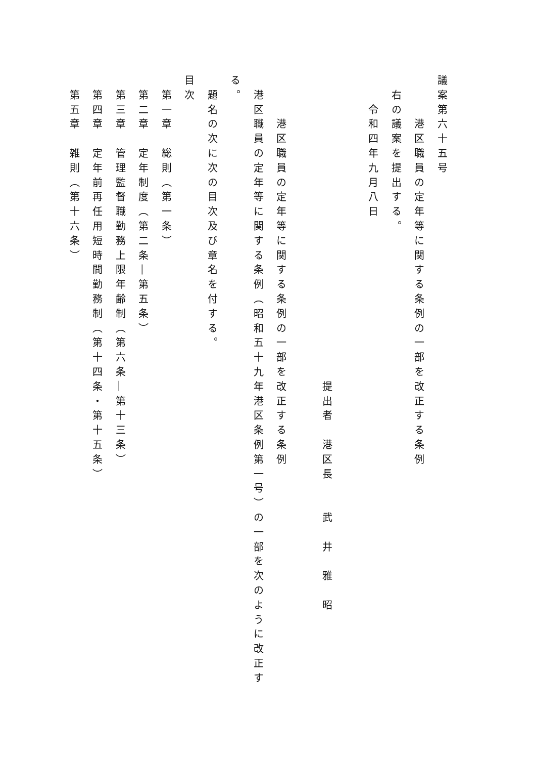議案第六十五号
　　　港区職員の定年等に関する条例の一部を改正する条例
　右の議案を提出する。
　　令和四年九月八日
　　　　　　　　　　　　　　　　　　　　　提出者　港区長　　武　井　雅　昭
　　　港区職員の定年等に関する条例の一部を改正する条例
　港区職員の定年等に関する条例（昭和五十九年港区条例第一号）の一部を次のように改正す
る。
　題名の次に次の目次及び章名を付する。
目次
　第一章　総則（第一条）
　第二章　定年制度（第二条―第五条）
　第三章　管理監督職勤務上限年齢制（第六条―第十三条）
　第四章　定年前再任用短時間勤務制（第十四条・第十五条）
　第五章　雑則（第十六条）